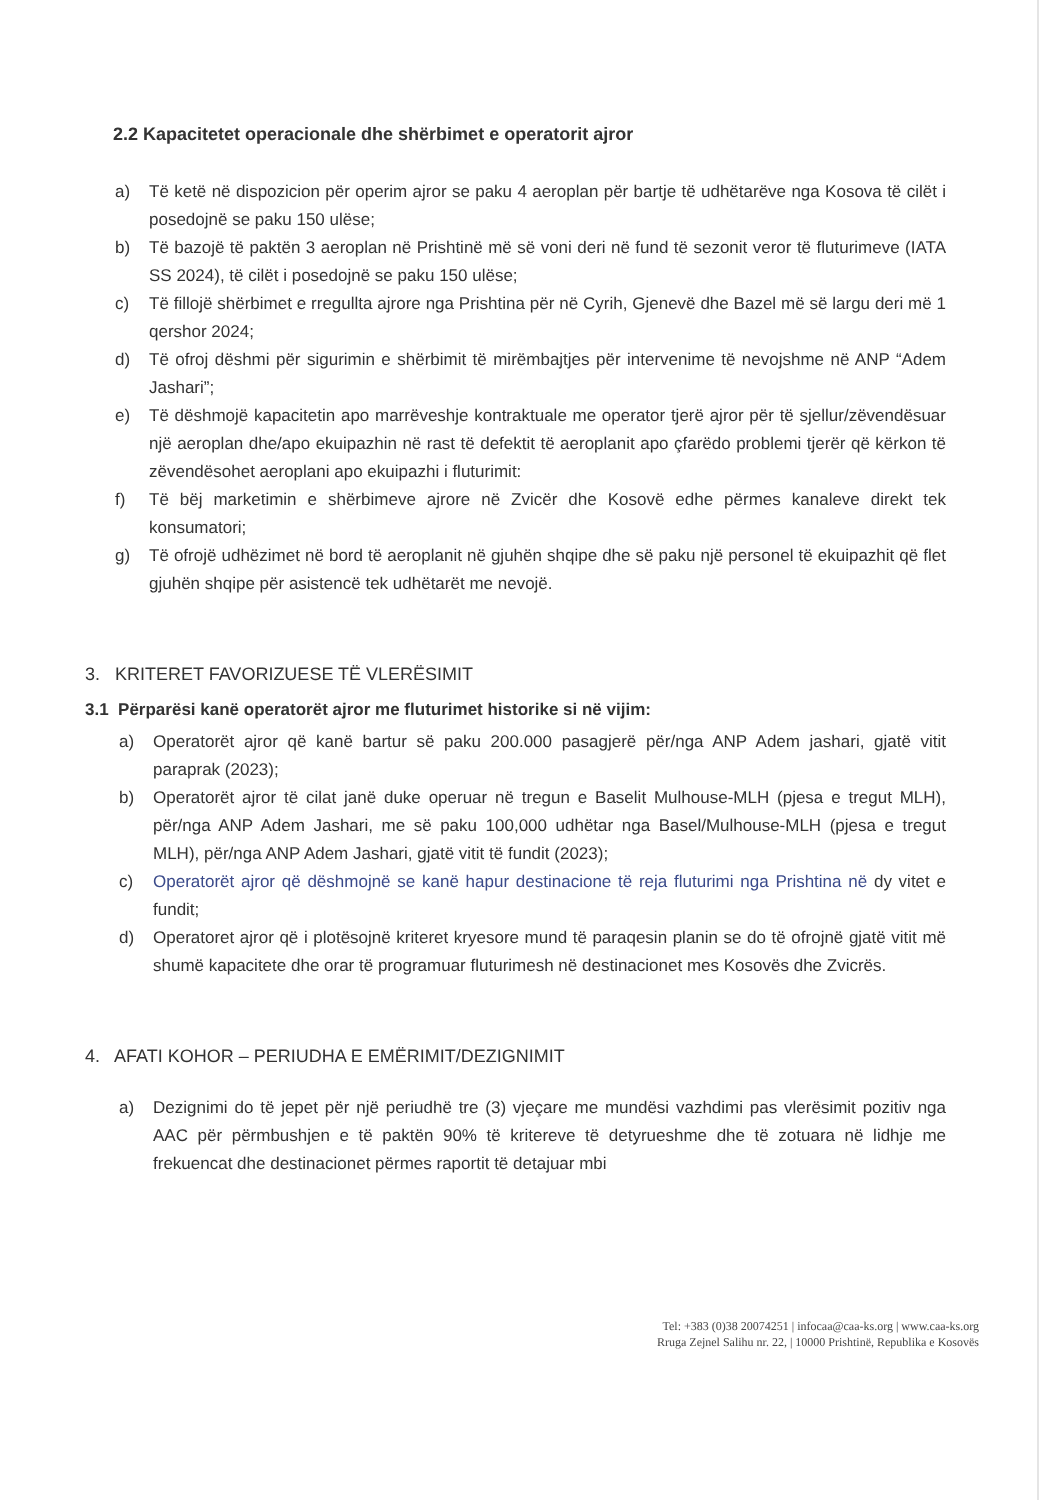2.2 Kapacitetet operacionale dhe shërbimet e operatorit ajror
a) Të ketë në dispozicion për operim ajror se paku 4 aeroplan për bartje të udhëtarëve nga Kosova të cilët i posedojnë se paku 150 ulëse;
b) Të bazojë të paktën 3 aeroplan në Prishtinë më së voni deri në fund të sezonit veror të fluturimeve (IATA SS 2024), të cilët i posedojnë se paku 150 ulëse;
c) Të fillojë shërbimet e rregullta ajrore nga Prishtina për në Cyrih, Gjenevë dhe Bazel më së largu deri më 1 qershor 2024;
d) Të ofroj dëshmi për sigurimin e shërbimit të mirëmbajtjes për intervenime të nevojshme në ANP “Adem Jashari”;
e) Të dëshmojë kapacitetin apo marrëveshje kontraktuale me operator tjerë ajror për të sjellur/zëvendësuar një aeroplan dhe/apo ekuipazhin në rast të defektit të aeroplanit apo çfarëdo problemi tjerër që kërkon të zëvendësohet aeroplani apo ekuipazhi i fluturimit:
f) Të bëj marketimin e shërbimeve ajrore në Zvicër dhe Kosovë edhe përmes kanaleve direkt tek konsumatori;
g) Të ofrojë udhëzimet në bord të aeroplanit në gjuhën shqipe dhe së paku një personel të ekuipazhit që flet gjuhën shqipe për asistencë tek udhëtarët me nevojë.
3. KRITERET FAVORIZUESE TË VLERËSIMIT
3.1 Përparësi kanë operatorët ajror me fluturimet historike si në vijim:
a) Operatorët ajror që kanë bartur së paku 200.000 pasagjerë për/nga ANP Adem jashari, gjatë vitit paraprak (2023);
b) Operatorët ajror të cilat janë duke operuar në tregun e Baselit Mulhouse-MLH (pjesa e tregut MLH), për/nga ANP Adem Jashari, me së paku 100,000 udhëtar nga Basel/Mulhouse-MLH (pjesa e tregut MLH), për/nga ANP Adem Jashari, gjatë vitit të fundit (2023);
c) Operatorët ajror që dëshmojnë se kanë hapur destinacione të reja fluturimi nga Prishtina në dy vitet e fundit;
d) Operatoret ajror që i plotësojnë kriteret kryesore mund të paraqesin planin se do të ofrojnë gjatë vitit më shumë kapacitete dhe orar të programuar fluturimesh në destinacionet mes Kosovës dhe Zvicrës.
4. AFATI KOHOR – PERIUDHA E EMËRIMIT/DEZIGNIMIT
a) Dezignimi do të jepet për një periudhë tre (3) vjeçare me mundësi vazhdimi pas vlerësimit pozitiv nga AAC për përmbushjen e të paktën 90% të kritereve të detyrueshme dhe të zotuara në lidhje me frekuencat dhe destinacionet përmes raportit të detajuar mbi
Tel: +383 (0)38 20074251 | infocaa@caa-ks.org | www.caa-ks.org
Rruga Zejnel Salihu nr. 22, | 10000 Prishtinë, Republika e Kosovës